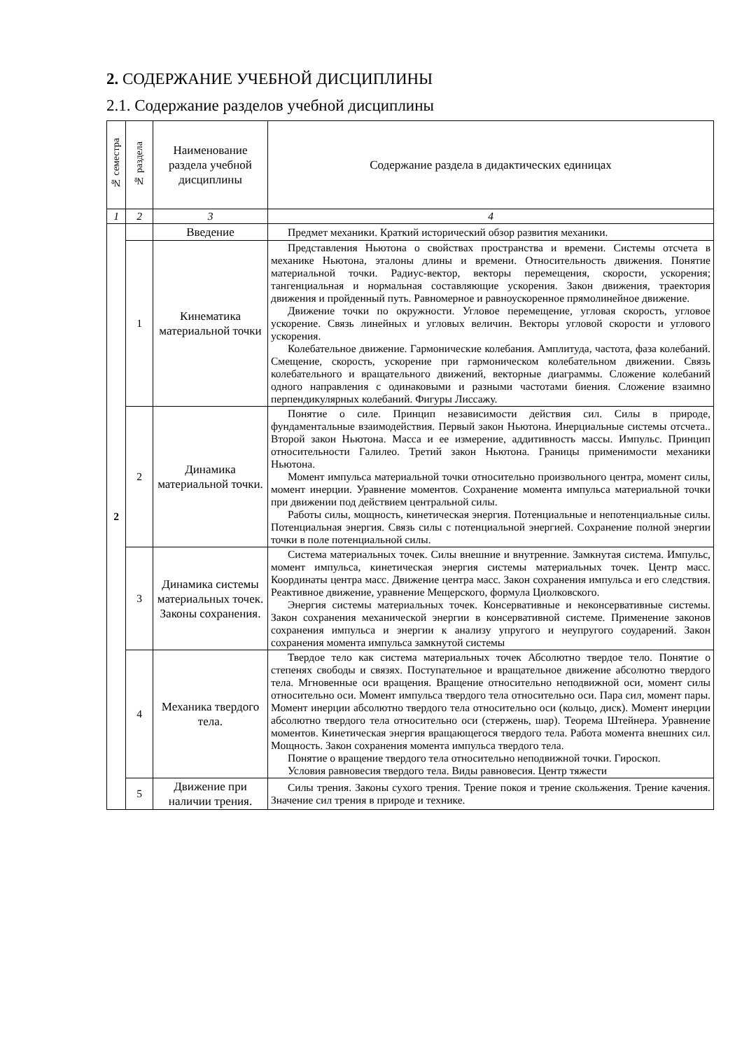2. СОДЕРЖАНИЕ УЧЕБНОЙ ДИСЦИПЛИНЫ
2.1. Содержание разделов учебной дисциплины
| № семестра | № раздела | Наименование раздела учебной дисциплины | Содержание раздела в дидактических единицах |
| --- | --- | --- | --- |
| 1 | 2 | 3 | 4 |
| 2 | | Введение | Предмет механики. Краткий исторический обзор развития механики. |
| | 1 | Кинематика материальной точки | Представления Ньютона о свойствах пространства и времени. Системы отсчета в механике Ньютона, эталоны длины и времени. Относительность движения. Понятие материальной точки. Радиус-вектор, векторы перемещения, скорости, ускорения; тангенциальная и нормальная составляющие ускорения. Закон движения, траектория движения и пройденный путь. Равномерное и равноускоренное прямолинейное движение. Движение точки по окружности. Угловое перемещение, угловая скорость, угловое ускорение. Связь линейных и угловых величин. Векторы угловой скорости и углового ускорения. Колебательное движение. Гармонические колебания. Амплитуда, частота, фаза колебаний. Смещение, скорость, ускорение при гармоническом колебательном движении. Связь колебательного и вращательного движений, векторные диаграммы. Сложение колебаний одного направления с одинаковыми и разными частотами биения. Сложение взаимно перпендикулярных колебаний. Фигуры Лиссажу. |
| | 2 | Динамика материальной точки. | Понятие о силе. Принцип независимости действия сил. Силы в природе, фундаментальные взаимодействия. Первый закон Ньютона. Инерциальные системы отсчета.. Второй закон Ньютона. Масса и ее измерение, аддитивность массы. Импульс. Принцип относительности Галилео. Третий закон Ньютона. Границы применимости механики Ньютона. Момент импульса материальной точки относительно произвольного центра, момент силы, момент инерции. Уравнение моментов. Сохранение момента импульса материальной точки при движении под действием центральной силы. Работы силы, мощность, кинетическая энергия. Потенциальные и непотенциальные силы. Потенциальная энергия. Связь силы с потенциальной энергией. Сохранение полной энергии точки в поле потенциальной силы. |
| | 3 | Динамика системы материальных точек. Законы сохранения. | Система материальных точек. Силы внешние и внутренние. Замкнутая система. Импульс, момент импульса, кинетическая энергия системы материальных точек. Центр масс. Координаты центра масс. Движение центра масс. Закон сохранения импульса и его следствия. Реактивное движение, уравнение Мещерского, формула Циолковского. Энергия системы материальных точек. Консервативные и неконсервативные системы. Закон сохранения механической энергии в консервативной системе. Применение законов сохранения импульса и энергии к анализу упругого и неупругого соударений. Закон сохранения момента импульса замкнутой системы |
| | 4 | Механика твердого тела. | Твердое тело как система материальных точек Абсолютно твердое тело. Понятие о степенях свободы и связях. Поступательное и вращательное движение абсолютно твердого тела. Мгновенные оси вращения. Вращение относительно неподвижной оси, момент силы относительно оси. Момент импульса твердого тела относительно оси. Пара сил, момент пары. Момент инерции абсолютно твердого тела относительно оси (кольцо, диск). Момент инерции абсолютно твердого тела относительно оси (стержень, шар). Теорема Штейнера. Уравнение моментов. Кинетическая энергия вращающегося твердого тела. Работа момента внешних сил. Мощность. Закон сохранения момента импульса твердого тела. Понятие о вращение твердого тела относительно неподвижной точки. Гироскоп. Условия равновесия твердого тела. Виды равновесия. Центр тяжести |
| | 5 | Движение при наличии трения. | Силы трения. Законы сухого трения. Трение покоя и трение скольжения. Трение качения. Значение сил трения в природе и технике. |